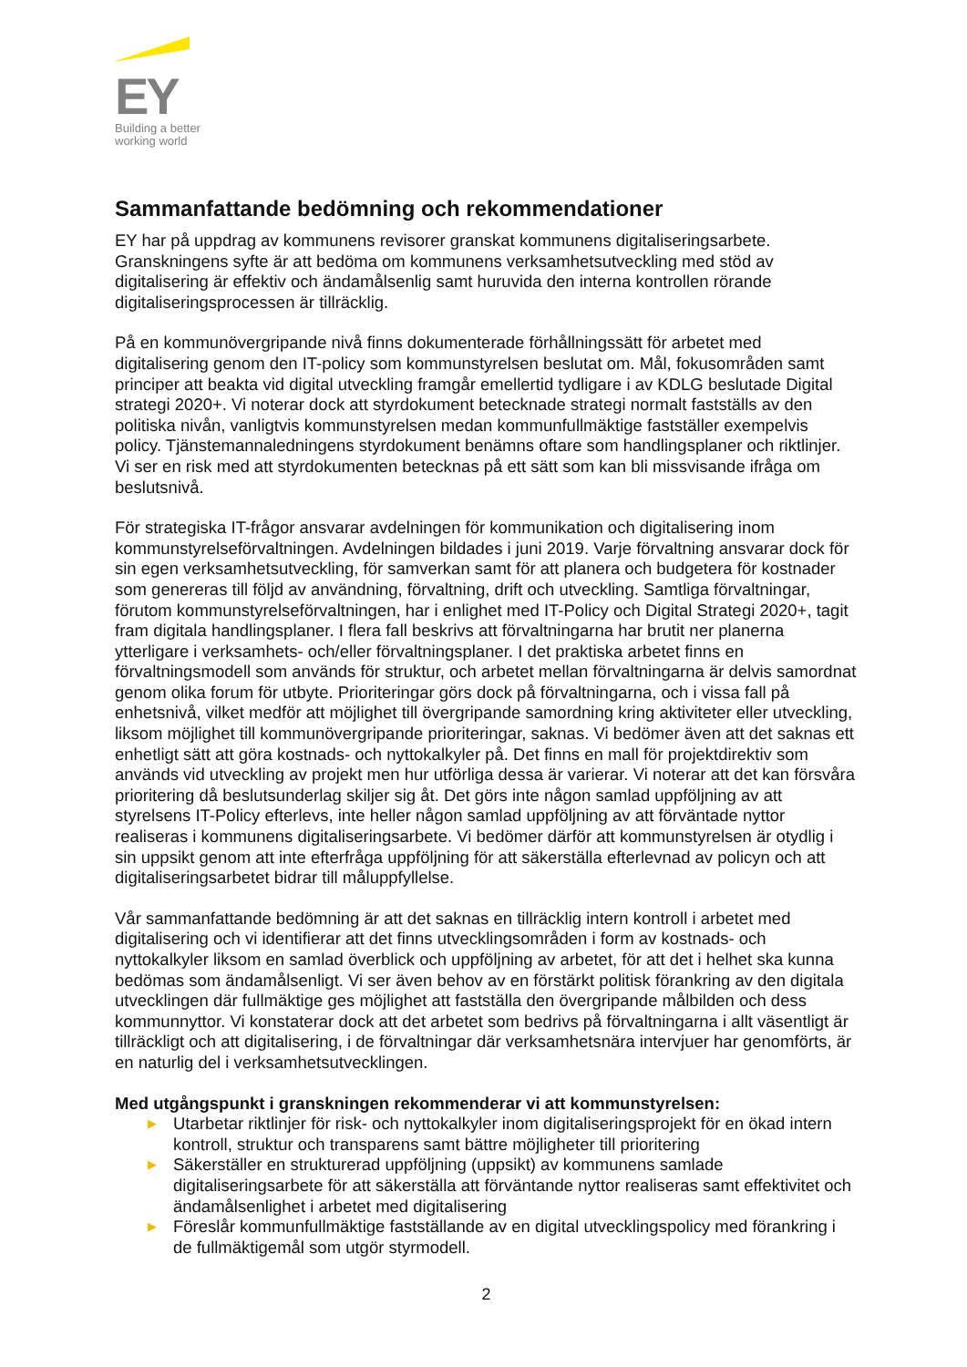EY
Building a better
working world
Sammanfattande bedömning och rekommendationer
EY har på uppdrag av kommunens revisorer granskat kommunens digitaliseringsarbete. Granskningens syfte är att bedöma om kommunens verksamhetsutveckling med stöd av digitalisering är effektiv och ändamålsenlig samt huruvida den interna kontrollen rörande digitaliseringsprocessen är tillräcklig.
På en kommunövergripande nivå finns dokumenterade förhållningssätt för arbetet med digitalisering genom den IT-policy som kommunstyrelsen beslutat om. Mål, fokusområden samt principer att beakta vid digital utveckling framgår emellertid tydligare i av KDLG beslutade Digital strategi 2020+. Vi noterar dock att styrdokument betecknade strategi normalt fastställs av den politiska nivån, vanligtvis kommunstyrelsen medan kommunfullmäktige fastställer exempelvis policy. Tjänstemannaledningens styrdokument benämns oftare som handlingsplaner och riktlinjer. Vi ser en risk med att styrdokumenten betecknas på ett sätt som kan bli missvisande ifråga om beslutsnivå.
För strategiska IT-frågor ansvarar avdelningen för kommunikation och digitalisering inom kommunstyrelseförvaltningen. Avdelningen bildades i juni 2019. Varje förvaltning ansvarar dock för sin egen verksamhetsutveckling, för samverkan samt för att planera och budgetera för kostnader som genereras till följd av användning, förvaltning, drift och utveckling. Samtliga förvaltningar, förutom kommunstyrelseförvaltningen, har i enlighet med IT-Policy och Digital Strategi 2020+, tagit fram digitala handlingsplaner. I flera fall beskrivs att förvaltningarna har brutit ner planerna ytterligare i verksamhets- och/eller förvaltningsplaner. I det praktiska arbetet finns en förvaltningsmodell som används för struktur, och arbetet mellan förvaltningarna är delvis samordnat genom olika forum för utbyte. Prioriteringar görs dock på förvaltningarna, och i vissa fall på enhetsnivå, vilket medför att möjlighet till övergripande samordning kring aktiviteter eller utveckling, liksom möjlighet till kommunövergripande prioriteringar, saknas. Vi bedömer även att det saknas ett enhetligt sätt att göra kostnads- och nyttokalkyler på. Det finns en mall för projektdirektiv som används vid utveckling av projekt men hur utförliga dessa är varierar. Vi noterar att det kan försvåra prioritering då beslutsunderlag skiljer sig åt. Det görs inte någon samlad uppföljning av att styrelsens IT-Policy efterlevs, inte heller någon samlad uppföljning av att förväntade nyttor realiseras i kommunens digitaliseringsarbete. Vi bedömer därför att kommunstyrelsen är otydlig i sin uppsikt genom att inte efterfråga uppföljning för att säkerställa efterlevnad av policyn och att digitaliseringsarbetet bidrar till måluppfyllelse.
Vår sammanfattande bedömning är att det saknas en tillräcklig intern kontroll i arbetet med digitalisering och vi identifierar att det finns utvecklingsområden i form av kostnads- och nyttokalkyler liksom en samlad överblick och uppföljning av arbetet, för att det i helhet ska kunna bedömas som ändamålsenligt. Vi ser även behov av en förstärkt politisk förankring av den digitala utvecklingen där fullmäktige ges möjlighet att fastställa den övergripande målbilden och dess kommunnyttor. Vi konstaterar dock att det arbetet som bedrivs på förvaltningarna i allt väsentligt är tillräckligt och att digitalisering, i de förvaltningar där verksamhetsnära intervjuer har genomförts, är en naturlig del i verksamhetsutvecklingen.
Med utgångspunkt i granskningen rekommenderar vi att kommunstyrelsen:
▶ Utarbetar riktlinjer för risk- och nyttokalkyler inom digitaliseringsprojekt för en ökad intern kontroll, struktur och transparens samt bättre möjligheter till prioritering
▶ Säkerställer en strukturerad uppföljning (uppsikt) av kommunens samlade digitaliseringsarbete för att säkerställa att förväntande nyttor realiseras samt effektivitet och ändamålsenlighet i arbetet med digitalisering
▶ Föreslår kommunfullmäktige fastställande av en digital utvecklingspolicy med förankring i de fullmäktigemål som utgör styrmodell.
2